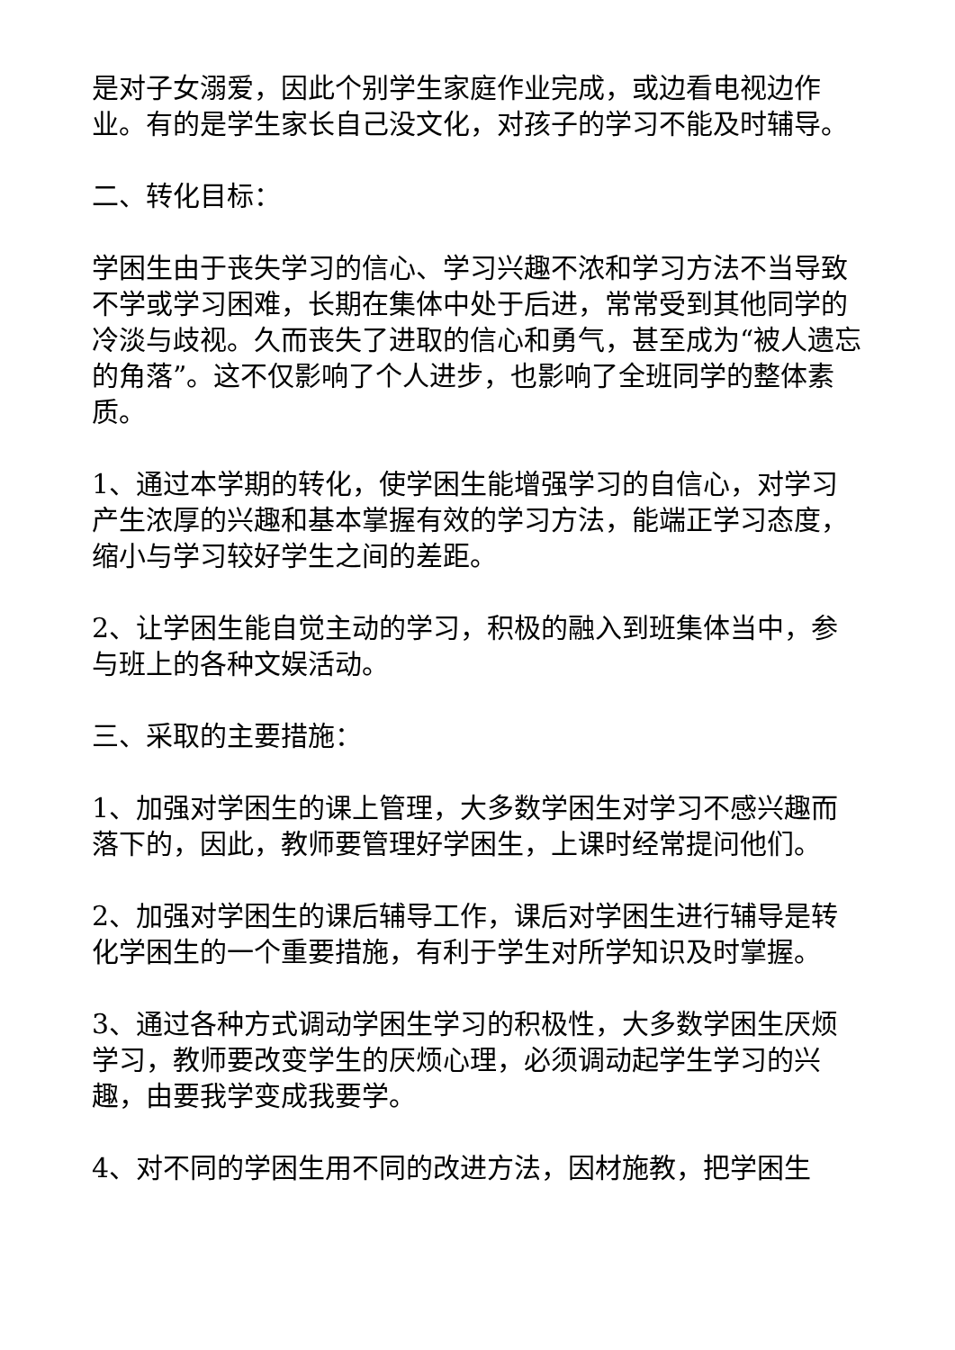是对子女溺爱，因此个别学生家庭作业完成，或边看电视边作业。有的是学生家长自己没文化，对孩子的学习不能及时辅导。
二、转化目标：
学困生由于丧失学习的信心、学习兴趣不浓和学习方法不当导致不学或学习困难，长期在集体中处于后进，常常受到其他同学的冷淡与歧视。久而丧失了进取的信心和勇气，甚至成为“被人遗忘的角落”。这不仅影响了个人进步，也影响了全班同学的整体素质。
1、通过本学期的转化，使学困生能增强学习的自信心，对学习产生浓厚的兴趣和基本掌握有效的学习方法，能端正学习态度，缩小与学习较好学生之间的差距。
2、让学困生能自觉主动的学习，积极的融入到班集体当中，参与班上的各种文娱活动。
三、采取的主要措施：
1、加强对学困生的课上管理，大多数学困生对学习不感兴趣而落下的，因此，教师要管理好学困生，上课时经常提问他们。
2、加强对学困生的课后辅导工作，课后对学困生进行辅导是转化学困生的一个重要措施，有利于学生对所学知识及时掌握。
3、通过各种方式调动学困生学习的积极性，大多数学困生厌烦学习，教师要改变学生的厌烦心理，必须调动起学生学习的兴趣，由要我学变成我要学。
4、对不同的学困生用不同的改进方法，因材施教，把学困生